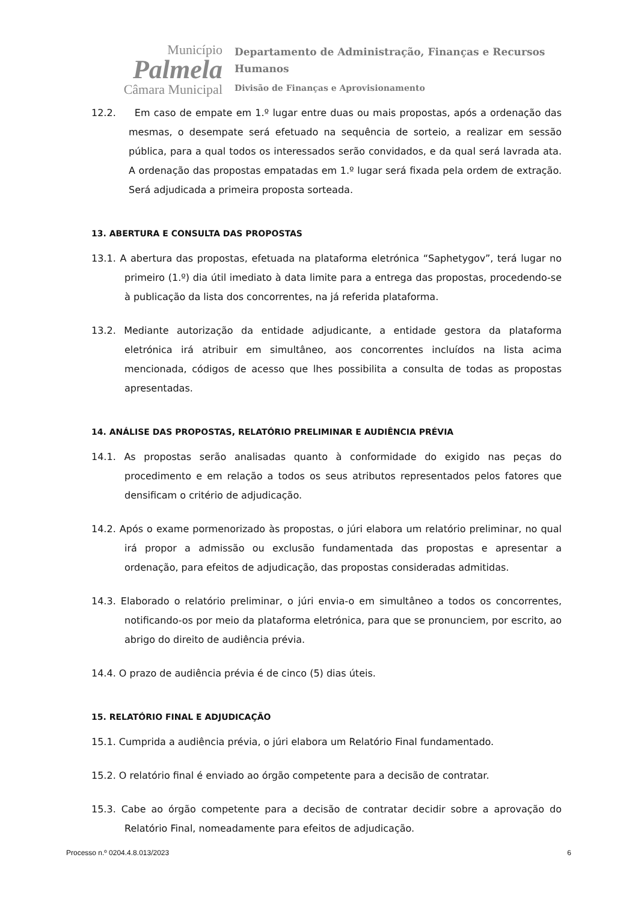Município
Palmela
Câmara Municipal
Departamento de Administração, Finanças e Recursos Humanos
Divisão de Finanças e Aprovisionamento
12.2. Em caso de empate em 1.º lugar entre duas ou mais propostas, após a ordenação das mesmas, o desempate será efetuado na sequência de sorteio, a realizar em sessão pública, para a qual todos os interessados serão convidados, e da qual será lavrada ata. A ordenação das propostas empatadas em 1.º lugar será fixada pela ordem de extração. Será adjudicada a primeira proposta sorteada.
13. ABERTURA E CONSULTA DAS PROPOSTAS
13.1. A abertura das propostas, efetuada na plataforma eletrónica “Saphetygov”, terá lugar no primeiro (1.º) dia útil imediato à data limite para a entrega das propostas, procedendo-se à publicação da lista dos concorrentes, na já referida plataforma.
13.2. Mediante autorização da entidade adjudicante, a entidade gestora da plataforma eletrónica irá atribuir em simultâneo, aos concorrentes incluídos na lista acima mencionada, códigos de acesso que lhes possibilita a consulta de todas as propostas apresentadas.
14. ANÁLISE DAS PROPOSTAS, RELATÓRIO PRELIMINAR E AUDIÊNCIA PRÉVIA
14.1. As propostas serão analisadas quanto à conformidade do exigido nas peças do procedimento e em relação a todos os seus atributos representados pelos fatores que densificam o critério de adjudicação.
14.2. Após o exame pormenorizado às propostas, o júri elabora um relatório preliminar, no qual irá propor a admissão ou exclusão fundamentada das propostas e apresentar a ordenação, para efeitos de adjudicação, das propostas consideradas admitidas.
14.3. Elaborado o relatório preliminar, o júri envia-o em simultâneo a todos os concorrentes, notificando-os por meio da plataforma eletrónica, para que se pronunciem, por escrito, ao abrigo do direito de audiência prévia.
14.4. O prazo de audiência prévia é de cinco (5) dias úteis.
15. RELATÓRIO FINAL E ADJUDICAÇÃO
15.1. Cumprida a audiência prévia, o júri elabora um Relatório Final fundamentado.
15.2. O relatório final é enviado ao órgão competente para a decisão de contratar.
15.3. Cabe ao órgão competente para a decisão de contratar decidir sobre a aprovação do Relatório Final, nomeadamente para efeitos de adjudicação.
Processo n.º 0204.4.8.013/2023 6